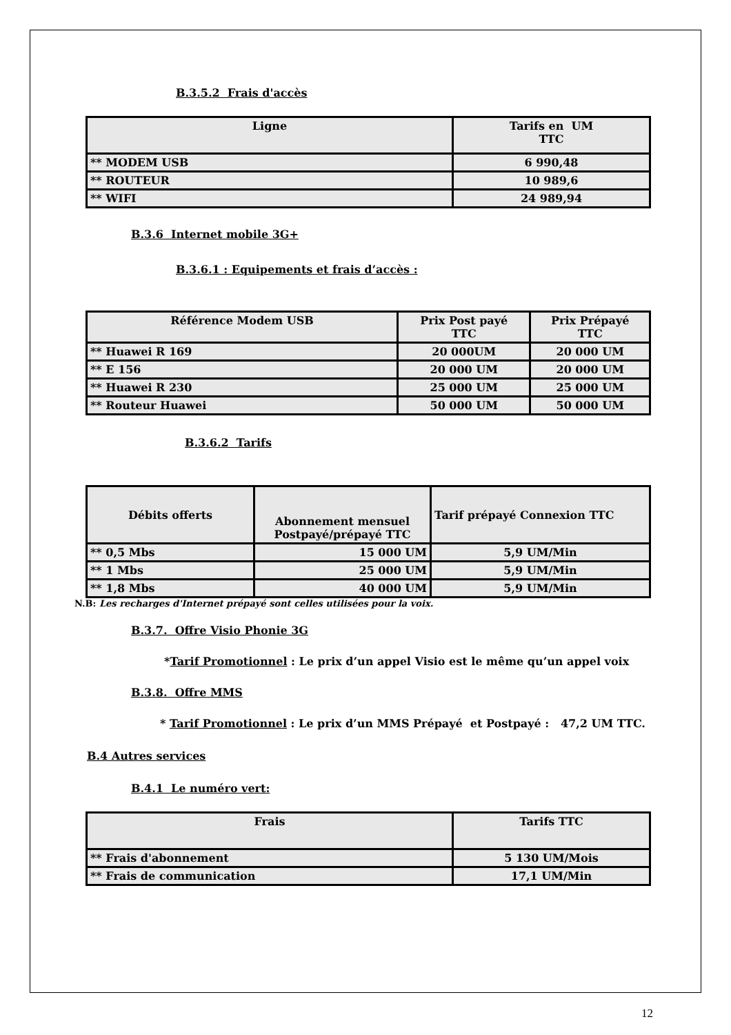B.3.5.2 Frais d'accès
| Ligne | Tarifs en UM TTC |
| --- | --- |
| ** MODEM USB | 6 990,48 |
| ** ROUTEUR | 10 989,6 |
| ** WIFI | 24 989,94 |
B.3.6 Internet mobile 3G+
B.3.6.1 : Equipements et frais d’accès :
| Référence Modem USB | Prix Post payé TTC | Prix Prépayé TTC |
| --- | --- | --- |
| ** Huawei R 169 | 20 000UM | 20 000 UM |
| ** E 156 | 20 000 UM | 20 000 UM |
| ** Huawei R 230 | 25 000 UM | 25 000 UM |
| ** Routeur Huawei | 50 000 UM | 50 000 UM |
B.3.6.2 Tarifs
| Débits offerts | Abonnement mensuel Postpayé/prépayé TTC | Tarif prépayé Connexion TTC |
| --- | --- | --- |
| ** 0,5 Mbs | 15 000 UM | 5,9 UM/Min |
| ** 1 Mbs | 25 000 UM | 5,9 UM/Min |
| ** 1,8 Mbs | 40 000 UM | 5,9 UM/Min |
N.B: Les recharges d'Internet prépayé sont celles utilisées pour la voix.
B.3.7. Offre Visio Phonie 3G
*Tarif Promotionnel : Le prix d’un appel Visio est le même qu’un appel voix
B.3.8. Offre MMS
* Tarif Promotionnel : Le prix d’un MMS Prépayé et Postpayé : 47,2 UM TTC.
B.4 Autres services
B.4.1 Le numéro vert:
| Frais | Tarifs TTC |
| --- | --- |
| ** Frais d'abonnement | 5 130 UM/Mois |
| ** Frais de communication | 17,1 UM/Min |
12